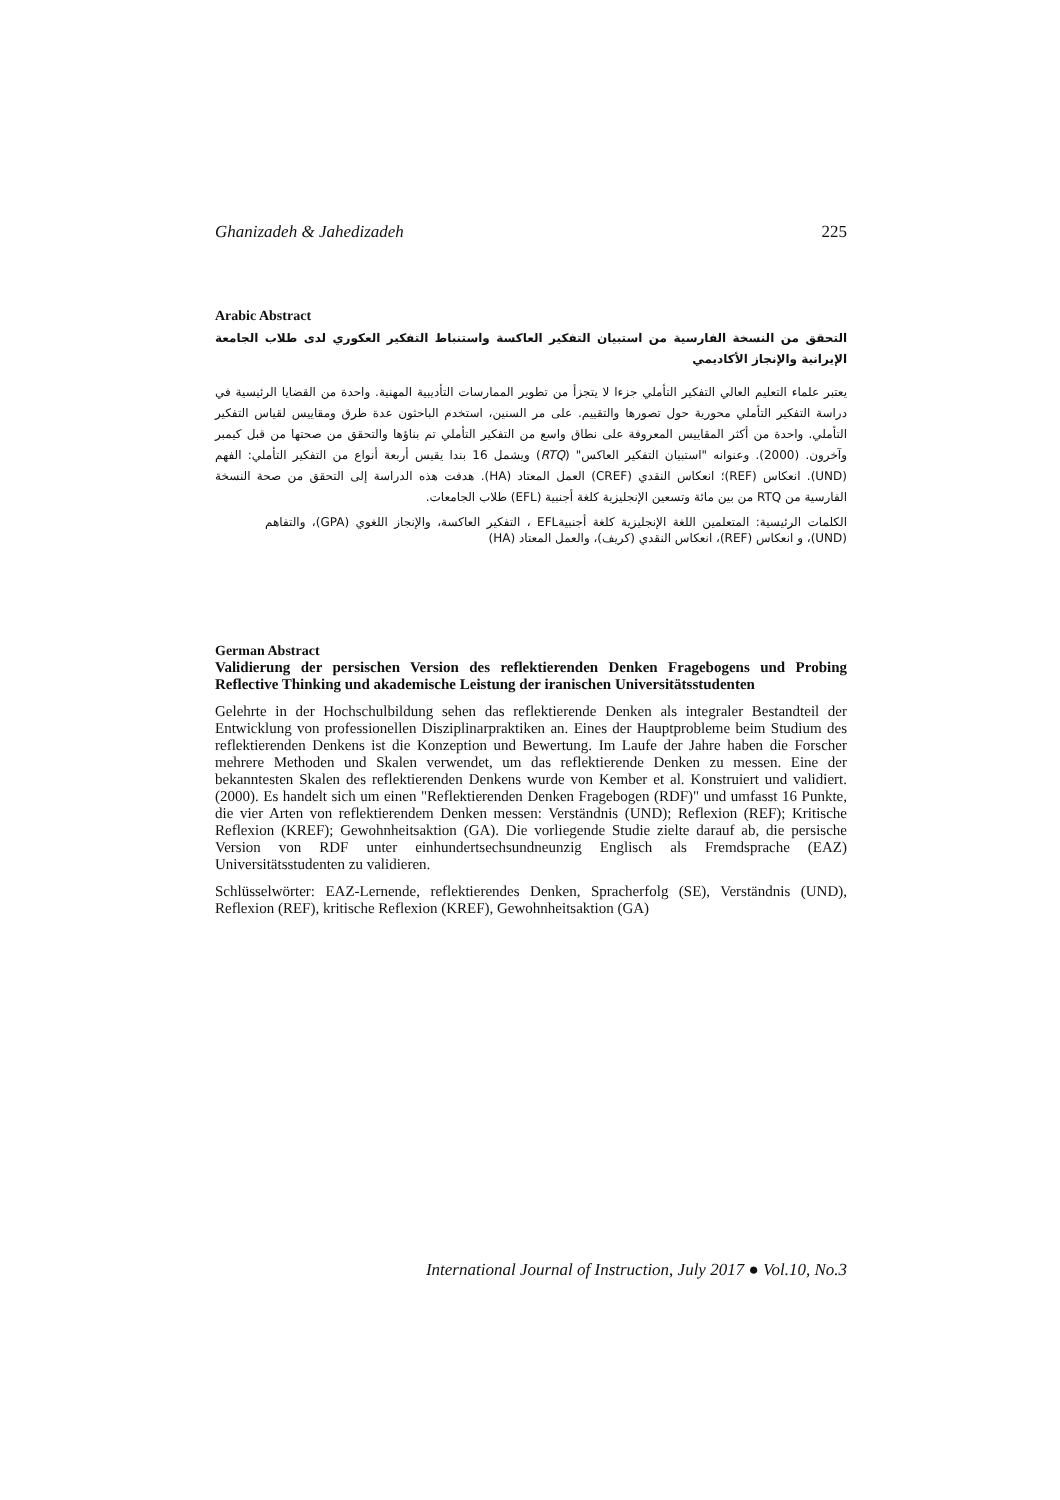Ghanizadeh & Jahedizadeh 225
Arabic Abstract
التحقق من النسخة الفارسية من استبيان التفكير العاكسة واستنباط التفكير العكوري لدى طلاب الجامعة الإيرانية والإنجاز الأكاديمي
يعتبر علماء التعليم العالي التفكير التأملي جزءا لا يتجزأ من تطوير الممارسات التأديبية المهنية. واحدة من القضايا الرئيسية في دراسة التفكير التأملي محورية حول تصورها والتقييم. على مر السنين، استخدم الباحثون عدة طرق ومقاييس لقياس التفكير التأملي. واحدة من أكثر المقاييس المعروفة على نطاق واسع من التفكير التأملي تم بناؤها والتحقق من صحتها من قبل كيمبر وآخرون. (2000). وعنوانه "استبيان التفكير العاكس" (RTQ) ويشمل 16 بندا يقيس أربعة أنواع من التفكير التأملي: الفهم (UND). انعكاس (REF)؛ انعكاس النقدي (CREF) العمل المعتاد (HA). هدفت هذه الدراسة إلى التحقق من صحة النسخة الفارسية من RTQ من بين مائة وتسعين الإنجليزية كلغة أجنبية (EFL) طلاب الجامعات.
الكلمات الرئيسية: المتعلمين اللغة الإنجليزية كلغة أجنبيةEFL ، التفكير العاكسة، والإنجاز اللغوي (GPA)، والتفاهم (UND)، و انعكاس (REF)، انعكاس النقدي (كريف)، والعمل المعتاد (HA)
German Abstract
Validierung der persischen Version des reflektierenden Denken Fragebogens und Probing Reflective Thinking und akademische Leistung der iranischen Universitätsstudenten
Gelehrte in der Hochschulbildung sehen das reflektierende Denken als integraler Bestandteil der Entwicklung von professionellen Disziplinarpraktiken an. Eines der Hauptprobleme beim Studium des reflektierenden Denkens ist die Konzeption und Bewertung. Im Laufe der Jahre haben die Forscher mehrere Methoden und Skalen verwendet, um das reflektierende Denken zu messen. Eine der bekanntesten Skalen des reflektierenden Denkens wurde von Kember et al. Konstruiert und validiert. (2000). Es handelt sich um einen "Reflektierenden Denken Fragebogen (RDF)" und umfasst 16 Punkte, die vier Arten von reflektierendem Denken messen: Verständnis (UND); Reflexion (REF); Kritische Reflexion (KREF); Gewohnheitsaktion (GA). Die vorliegende Studie zielte darauf ab, die persische Version von RDF unter einhundertsechsundneunzig Englisch als Fremdsprache (EAZ) Universitätsstudenten zu validieren.
Schlüsselwörter: EAZ-Lernende, reflektierendes Denken, Spracherfolg (SE), Verständnis (UND), Reflexion (REF), kritische Reflexion (KREF), Gewohnheitsaktion (GA)
International Journal of Instruction, July 2017 ● Vol.10, No.3